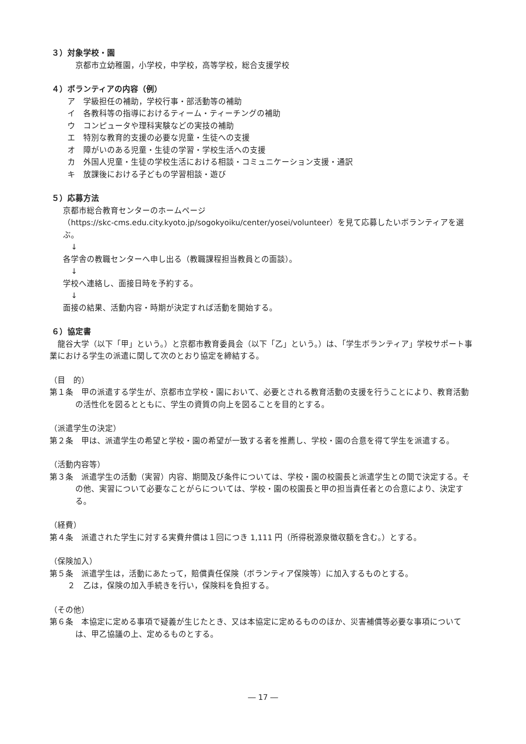３）対象学校・園
京都市立幼稚園，小学校，中学校，高等学校，総合支援学校
４）ボランティアの内容（例）
ア　学級担任の補助，学校行事・部活動等の補助
イ　各教科等の指導におけるティーム・ティーチングの補助
ウ　コンピュータや理科実験などの実技の補助
エ　特別な教育的支援の必要な児童・生徒への支援
オ　障がいのある児童・生徒の学習・学校生活への支援
カ　外国人児童・生徒の学校生活における相談・コミュニケーション支援・通訳
キ　放課後における子どもの学習相談・遊び
５）応募方法
京都市総合教育センターのホームページ
（https://skc-cms.edu.city.kyoto.jp/sogokyoiku/center/yosei/volunteer）を見て応募したいボランティアを選ぶ。
　↓
各学舎の教職センターへ申し出る（教職課程担当教員との面談）。
　↓
学校へ連絡し、面接日時を予約する。
　↓
面接の結果、活動内容・時期が決定すれば活動を開始する。
６）協定書
　龍谷大学（以下「甲」という。）と京都市教育委員会（以下「乙」という。）は、「学生ボランティア」学校サポート事業における学生の派遣に関して次のとおり協定を締結する。
（目　的）
第１条　甲の派遣する学生が、京都市立学校・園において、必要とされる教育活動の支援を行うことにより、教育活動の活性化を図るとともに、学生の資質の向上を図ることを目的とする。
（派遣学生の決定）
第２条　甲は、派遣学生の希望と学校・園の希望が一致する者を推薦し、学校・園の合意を得て学生を派遣する。
（活動内容等）
第３条　派遣学生の活動（実習）内容、期間及び条件については、学校・園の校園長と派遣学生との間で決定する。その他、実習について必要なことがらについては、学校・園の校園長と甲の担当責任者との合意により、決定する。
（経費）
第４条　派遣された学生に対する実費弁償は１回につき 1,111 円（所得税源泉徴収額を含む。）とする。
（保険加入）
第５条　派遣学生は，活動にあたって，賠償責任保険（ボランティア保険等）に加入するものとする。
２　乙は，保険の加入手続きを行い，保険料を負担する。
（その他）
第６条　本協定に定める事項で疑義が生じたとき、又は本協定に定めるもののほか、災害補償等必要な事項については、甲乙協議の上、定めるものとする。
― 17 ―